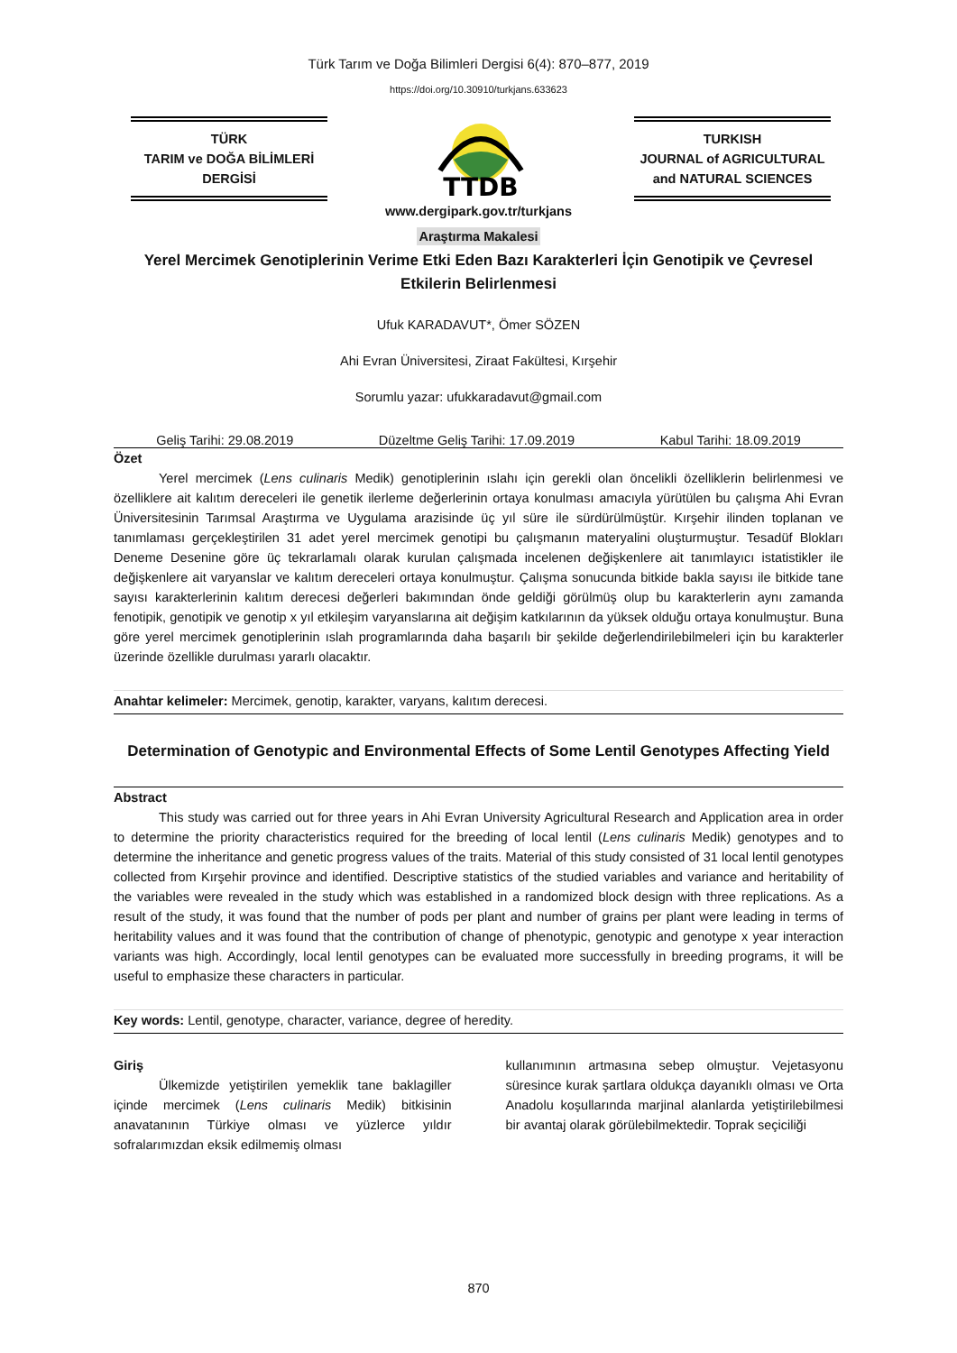Türk Tarım ve Doğa Bilimleri Dergisi 6(4): 870–877, 2019
https://doi.org/10.30910/turkjans.633623
TÜRK
TARIM ve DOĞA BİLİMLERİ
DERGİSİ
TTDB
TURKISH
JOURNAL of AGRICULTURAL
and NATURAL SCIENCES
www.dergipark.gov.tr/turkjans
Araştırma Makalesi
Yerel Mercimek Genotiplerinin Verime Etki Eden Bazı Karakterleri İçin Genotipik ve Çevresel Etkilerin Belirlenmesi
Ufuk KARADAVUT*, Ömer SÖZEN
Ahi Evran Üniversitesi, Ziraat Fakültesi, Kırşehir
Sorumlu yazar: ufukkaradavut@gmail.com
Geliş Tarihi: 29.08.2019 Düzeltme Geliş Tarihi: 17.09.2019 Kabul Tarihi: 18.09.2019
Özet
Yerel mercimek (Lens culinaris Medik) genotiplerinin ıslahı için gerekli olan öncelikli özelliklerin belirlenmesi ve özelliklere ait kalıtım dereceleri ile genetik ilerleme değerlerinin ortaya konulması amacıyla yürütülen bu çalışma Ahi Evran Üniversitesinin Tarımsal Araştırma ve Uygulama arazisinde üç yıl süre ile sürdürülmüştür. Kırşehir ilinden toplanan ve tanımlaması gerçekleştirilen 31 adet yerel mercimek genotipi bu çalışmanın materyalini oluşturmuştur. Tesadüf Blokları Deneme Desenine göre üç tekrarlamalı olarak kurulan çalışmada incelenen değişkenlere ait tanımlayıcı istatistikler ile değişkenlere ait varyanslar ve kalıtım dereceleri ortaya konulmuştur. Çalışma sonucunda bitkide bakla sayısı ile bitkide tane sayısı karakterlerinin kalıtım derecesi değerleri bakımından önde geldiği görülmüş olup bu karakterlerin aynı zamanda fenotipik, genotipik ve genotip x yıl etkileşim varyanslarına ait değişim katkılarının da yüksek olduğu ortaya konulmuştur. Buna göre yerel mercimek genotiplerinin ıslah programlarında daha başarılı bir şekilde değerlendirilebilmeleri için bu karakterler üzerinde özellikle durulması yararlı olacaktır.
Anahtar kelimeler: Mercimek, genotip, karakter, varyans, kalıtım derecesi.
Determination of Genotypic and Environmental Effects of Some Lentil Genotypes Affecting Yield
Abstract
This study was carried out for three years in Ahi Evran University Agricultural Research and Application area in order to determine the priority characteristics required for the breeding of local lentil (Lens culinaris Medik) genotypes and to determine the inheritance and genetic progress values of the traits. Material of this study consisted of 31 local lentil genotypes collected from Kırşehir province and identified. Descriptive statistics of the studied variables and variance and heritability of the variables were revealed in the study which was established in a randomized block design with three replications. As a result of the study, it was found that the number of pods per plant and number of grains per plant were leading in terms of heritability values and it was found that the contribution of change of phenotypic, genotypic and genotype x year interaction variants was high. Accordingly, local lentil genotypes can be evaluated more successfully in breeding programs, it will be useful to emphasize these characters in particular.
Key words: Lentil, genotype, character, variance, degree of heredity.
Giriş
Ülkemizde yetiştirilen yemeklik tane baklagiller içinde mercimek (Lens culinaris Medik) bitkisinin anavatanının Türkiye olması ve yüzlerce yıldır sofralarımızdan eksik edilmemiş olması
kullanımının artmasına sebep olmuştur. Vejetasyonu süresince kurak şartlara oldukça dayanıklı olması ve Orta Anadolu koşullarında marjinal alanlarda yetiştirilebilmesi bir avantaj olarak görülebilmektedir. Toprak seçiciliği
870